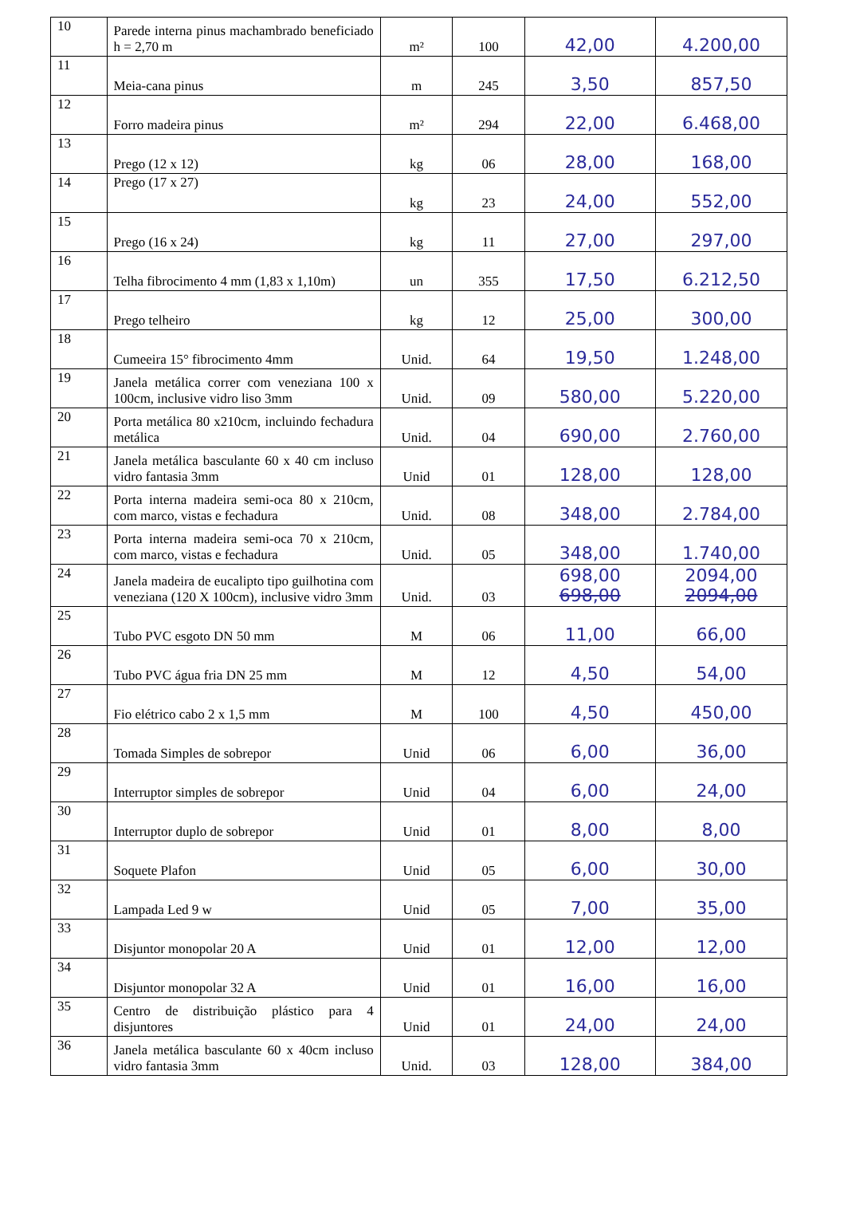| 10 | Parede interna pinus machambrado beneficiado h = 2,70 m | m² | 100 | 42,00 | 4.200,00 |
| 11 | Meia-cana pinus | m | 245 | 3,50 | 857,50 |
| 12 | Forro madeira pinus | m² | 294 | 22,00 | 6.468,00 |
| 13 | Prego (12 x 12) | kg | 06 | 28,00 | 168,00 |
| 14 | Prego (17 x 27) | kg | 23 | 24,00 | 552,00 |
| 15 | Prego (16 x 24) | kg | 11 | 27,00 | 297,00 |
| 16 | Telha fibrocimento 4 mm (1,83 x 1,10m) | un | 355 | 17,50 | 6.212,50 |
| 17 | Prego telheiro | kg | 12 | 25,00 | 300,00 |
| 18 | Cumeeira 15° fibrocimento 4mm | Unid. | 64 | 19,50 | 1.248,00 |
| 19 | Janela metálica correr com veneziana 100 x 100cm, inclusive vidro liso 3mm | Unid. | 09 | 580,00 | 5.220,00 |
| 20 | Porta metálica 80 x210cm, incluindo fechadura metálica | Unid. | 04 | 690,00 | 2.760,00 |
| 21 | Janela metálica basculante 60 x 40 cm incluso vidro fantasia 3mm | Unid | 01 | 128,00 | 128,00 |
| 22 | Porta interna madeira semi-oca 80 x 210cm, com marco, vistas e fechadura | Unid. | 08 | 348,00 | 2.784,00 |
| 23 | Porta interna madeira semi-oca 70 x 210cm, com marco, vistas e fechadura | Unid. | 05 | 348,00 | 1.740,00 |
| 24 | Janela madeira de eucalipto tipo guilhotina com veneziana (120 X 100cm), inclusive vidro 3mm | Unid. | 03 | 698,00 698,00 | 2094,00 2094,00 |
| 25 | Tubo PVC esgoto DN 50 mm | M | 06 | 11,00 | 66,00 |
| 26 | Tubo PVC água fria DN 25 mm | M | 12 | 4,50 | 54,00 |
| 27 | Fio elétrico cabo 2 x 1,5 mm | M | 100 | 4,50 | 450,00 |
| 28 | Tomada Simples de sobrepor | Unid | 06 | 6,00 | 36,00 |
| 29 | Interruptor simples de sobrepor | Unid | 04 | 6,00 | 24,00 |
| 30 | Interruptor duplo de sobrepor | Unid | 01 | 8,00 | 8,00 |
| 31 | Soquete Plafon | Unid | 05 | 6,00 | 30,00 |
| 32 | Lampada Led 9 w | Unid | 05 | 7,00 | 35,00 |
| 33 | Disjuntor monopolar 20 A | Unid | 01 | 12,00 | 12,00 |
| 34 | Disjuntor monopolar 32 A | Unid | 01 | 16,00 | 16,00 |
| 35 | Centro de distribuição plástico para 4 disjuntores | Unid | 01 | 24,00 | 24,00 |
| 36 | Janela metálica basculante 60 x 40cm incluso vidro fantasia 3mm | Unid. | 03 | 128,00 | 384,00 |